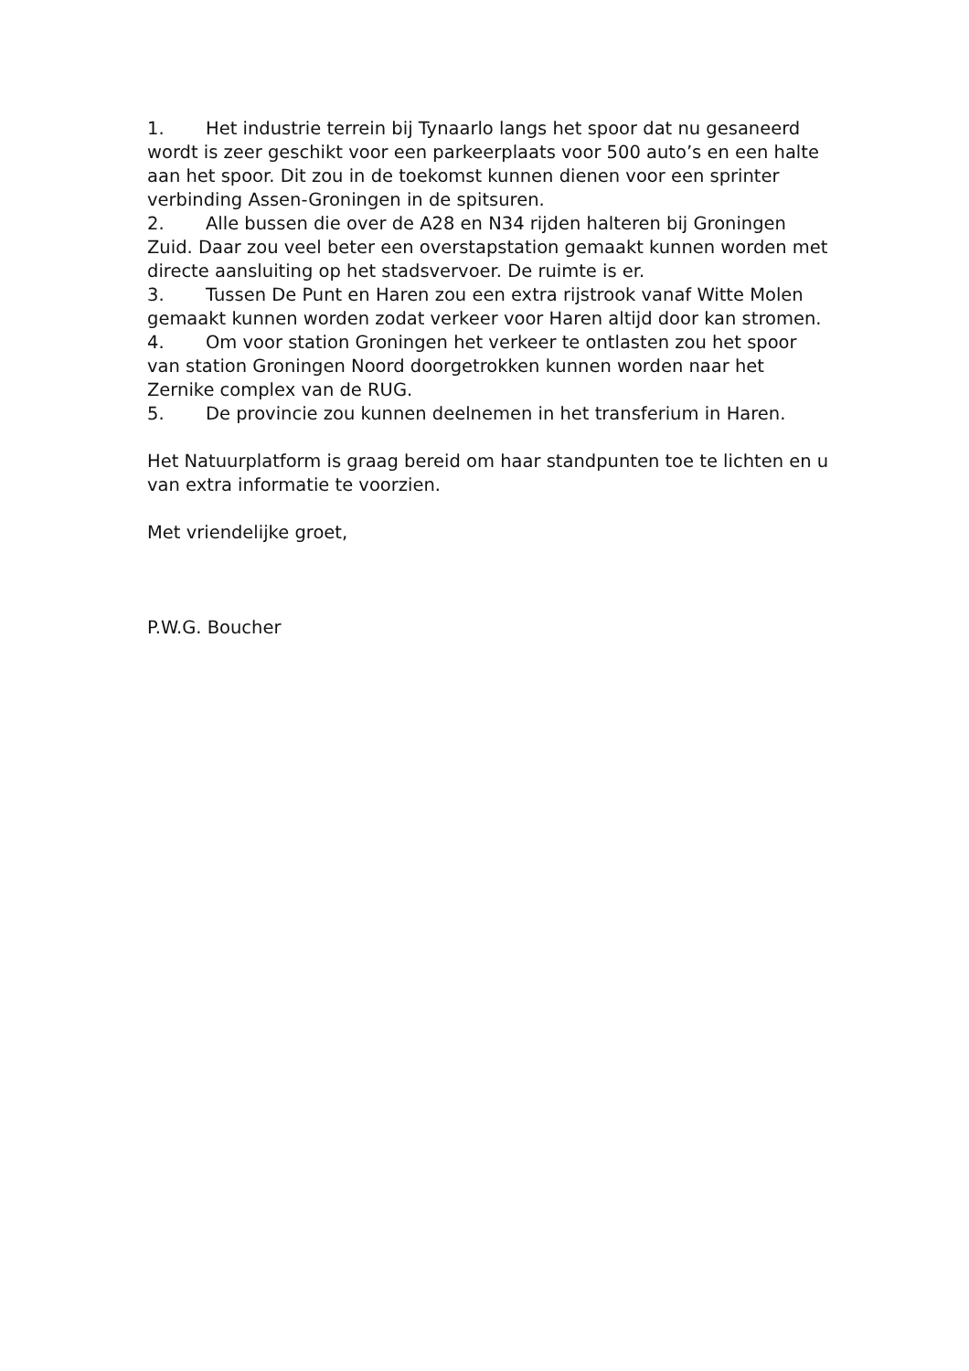1. Het industrie terrein bij Tynaarlo langs het spoor dat nu gesaneerd wordt is zeer geschikt voor een parkeerplaats voor 500 auto’s en een halte aan het spoor. Dit zou in de toekomst kunnen dienen voor een sprinter verbinding Assen-Groningen in de spitsuren.
2. Alle bussen die over de A28 en N34 rijden halteren bij Groningen Zuid. Daar zou veel beter een overstapstation gemaakt kunnen worden met directe aansluiting op het stadsvervoer. De ruimte is er.
3. Tussen De Punt en Haren zou een extra rijstrook vanaf Witte Molen gemaakt kunnen worden zodat verkeer voor Haren altijd door kan stromen.
4. Om voor station Groningen het verkeer te ontlasten zou het spoor van station Groningen Noord doorgetrokken kunnen worden naar het Zernike complex van de RUG.
5. De provincie zou kunnen deelnemen in het transferium in Haren.
Het Natuurplatform is graag bereid om haar standpunten toe te lichten en u van extra informatie te voorzien.
Met vriendelijke groet,
P.W.G. Boucher